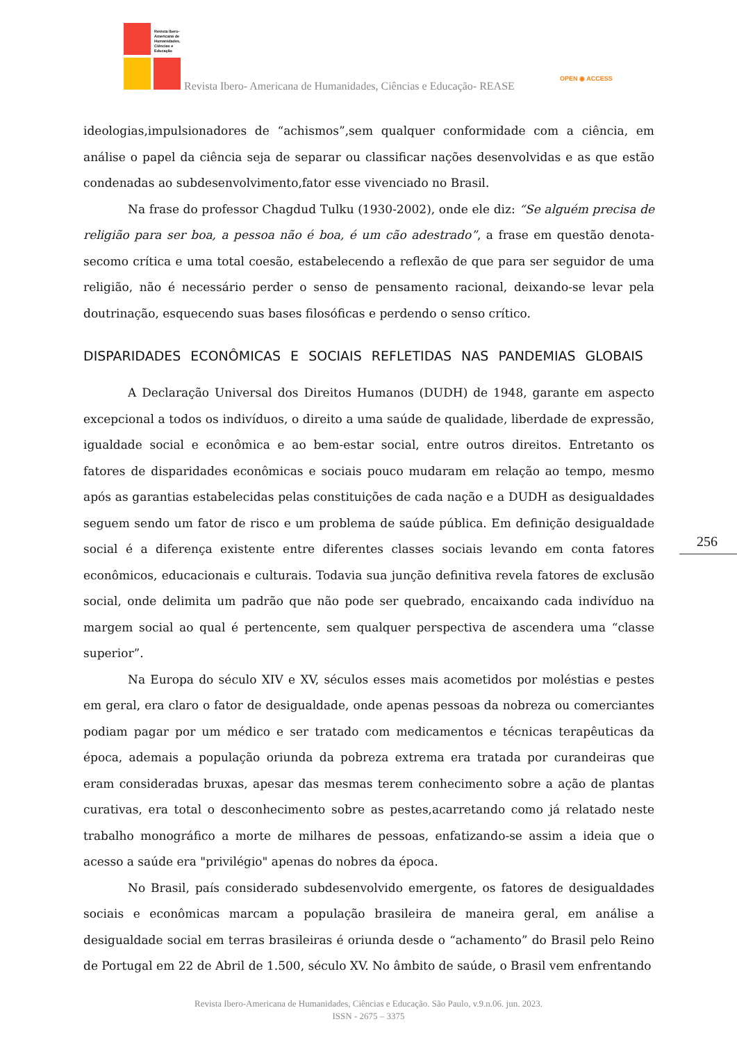Revista Ibero-
Americana de
Humanidades,
Ciências e
Educação
Revista Ibero- Americana de Humanidades, Ciências e Educação- REASE
OPEN ◉ ACCESS
ideologias,impulsionadores de “achismos”,sem qualquer conformidade com a ciência, em análise o papel da ciência seja de separar ou classificar nações desenvolvidas e as que estão condenadas ao subdesenvolvimento,fator esse vivenciado no Brasil.
Na frase do professor Chagdud Tulku (1930-2002), onde ele diz: “Se alguém precisa de religião para ser boa, a pessoa não é boa, é um cão adestrado”, a frase em questão denota-secomo crítica e uma total coesão, estabelecendo a reflexão de que para ser seguidor de uma religião, não é necessário perder o senso de pensamento racional, deixando-se levar pela doutrinação, esquecendo suas bases filosóficas e perdendo o senso crítico.
DISPARIDADES ECONÔMICAS E SOCIAIS REFLETIDAS NAS PANDEMIAS GLOBAIS
A Declaração Universal dos Direitos Humanos (DUDH) de 1948, garante em aspecto excepcional a todos os indivíduos, o direito a uma saúde de qualidade, liberdade de expressão, igualdade social e econômica e ao bem-estar social, entre outros direitos. Entretanto os fatores de disparidades econômicas e sociais pouco mudaram em relação ao tempo, mesmo após as garantias estabelecidas pelas constituições de cada nação e a DUDH as desigualdades seguem sendo um fator de risco e um problema de saúde pública. Em definição desigualdade social é a diferença existente entre diferentes classes sociais levando em conta fatores econômicos, educacionais e culturais. Todavia sua junção definitiva revela fatores de exclusão social, onde delimita um padrão que não pode ser quebrado, encaixando cada indivíduo na margem social ao qual é pertencente, sem qualquer perspectiva de ascendera uma “classe superior”.
Na Europa do século XIV e XV, séculos esses mais acometidos por moléstias e pestes em geral, era claro o fator de desigualdade, onde apenas pessoas da nobreza ou comerciantes podiam pagar por um médico e ser tratado com medicamentos e técnicas terapêuticas da época, ademais a população oriunda da pobreza extrema era tratada por curandeiras que eram consideradas bruxas, apesar das mesmas terem conhecimento sobre a ação de plantas curativas, era total o desconhecimento sobre as pestes,acarretando como já relatado neste trabalho monográfico a morte de milhares de pessoas, enfatizando-se assim a ideia que o acesso a saúde era "privilégio" apenas do nobres da época.
No Brasil, país considerado subdesenvolvido emergente, os fatores de desigualdades sociais e econômicas marcam a população brasileira de maneira geral, em análise a desigualdade social em terras brasileiras é oriunda desde o “achamento” do Brasil pelo Reino de Portugal em 22 de Abril de 1.500, século XV. No âmbito de saúde, o Brasil vem enfrentando
256
Revista Ibero-Americana de Humanidades, Ciências e Educação. São Paulo, v.9.n.06. jun. 2023.
ISSN - 2675 – 3375